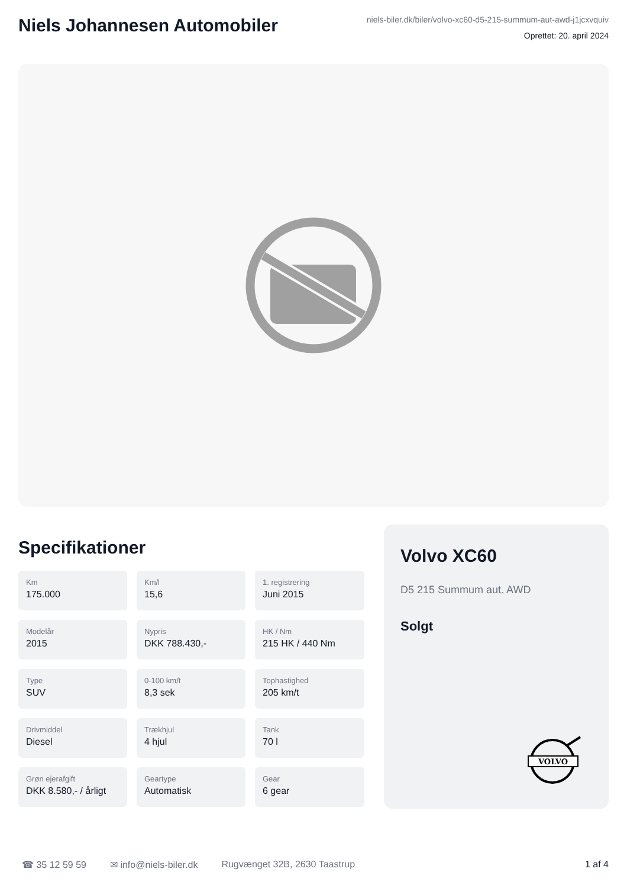Niels Johannesen Automobiler
niels-biler.dk/biler/volvo-xc60-d5-215-summum-aut-awd-j1jcxvquiv
Oprettet: 20. april 2024
Specifikationer
Km
175.000
Km/l
15,6
1. registrering
Juni 2015
Modelår
2015
Nypris
DKK 788.430,-
HK / Nm
215 HK / 440 Nm
Type
SUV
0-100 km/t
8,3 sek
Tophastighed
205 km/t
Drivmiddel
Diesel
Trækhjul
4 hjul
Tank
70 l
Grøn ejerafgift
DKK 8.580,- / årligt
Geartype
Automatisk
Gear
6 gear
Volvo XC60
D5 215 Summum aut. AWD
Solgt
VOLVO
☎ 35 12 59 59 ✉ info@niels-biler.dk Rugvænget 32B, 2630 Taastrup 1 af 4